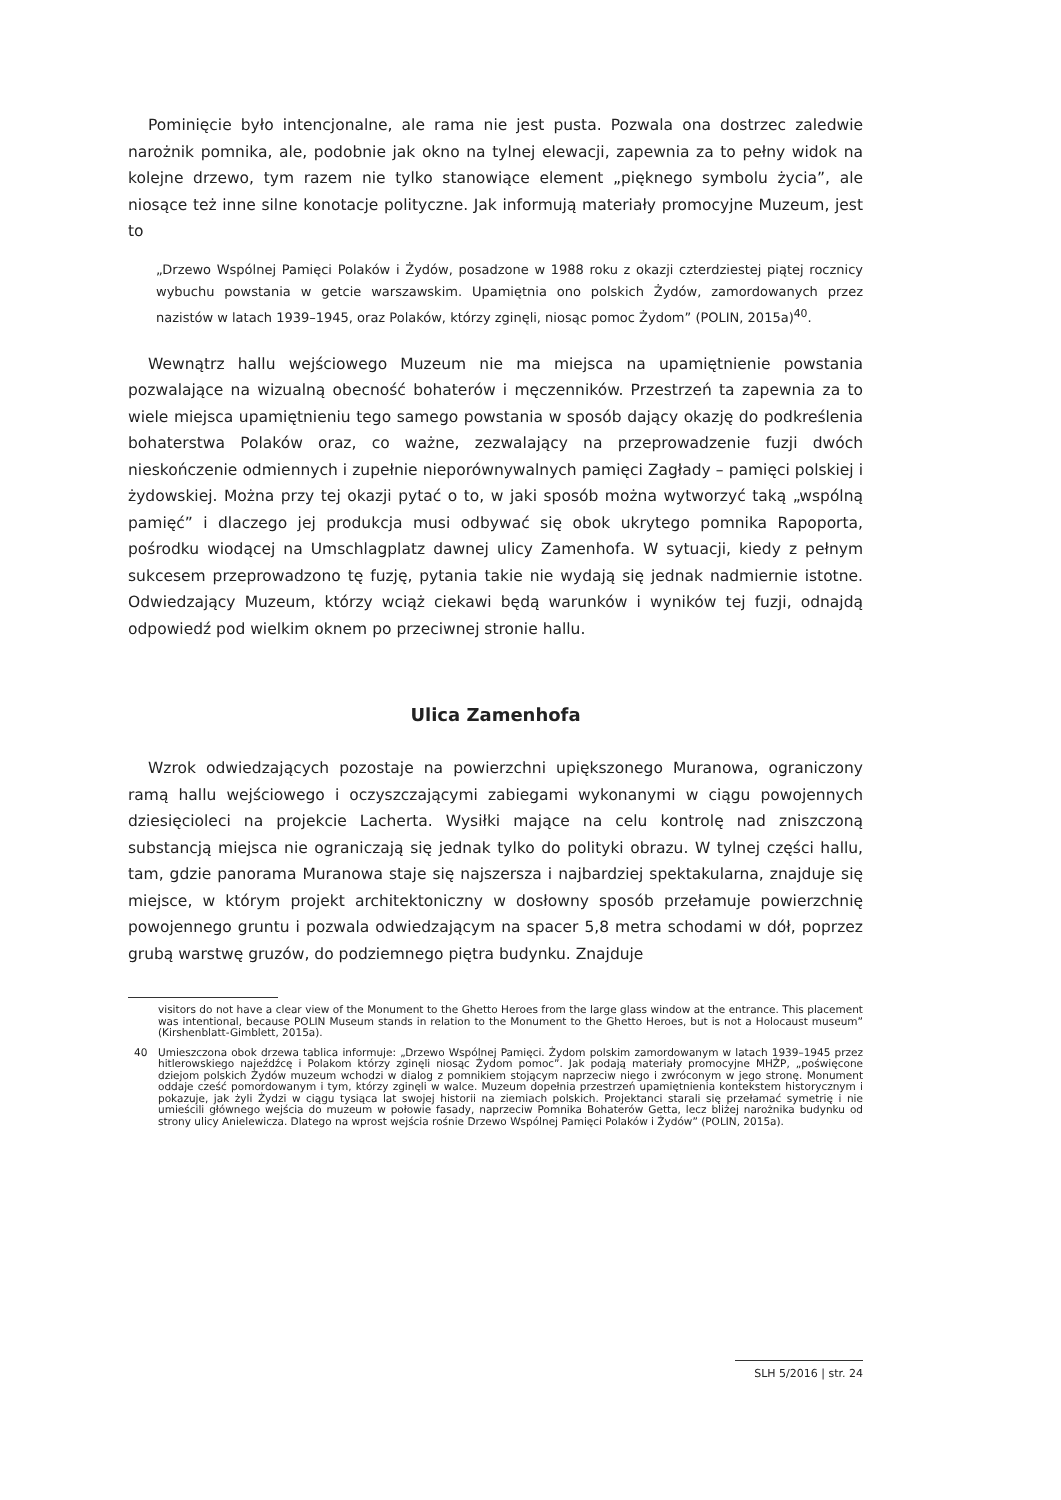Pominięcie było intencjonalne, ale rama nie jest pusta. Pozwala ona dostrzec zaledwie narożnik pomnika, ale, podobnie jak okno na tylnej elewacji, zapewnia za to pełny widok na kolejne drzewo, tym razem nie tylko stanowiące element „pięknego symbolu życia”, ale niosące też inne silne konotacje polityczne. Jak informują materiały promocyjne Muzeum, jest to
„Drzewo Wspólnej Pamięci Polaków i Żydów, posadzone w 1988 roku z okazji czterdziestej piątej rocznicy wybuchu powstania w getcie warszawskim. Upamiętnia ono polskich Żydów, zamordowanych przez nazistów w latach 1939–1945, oraz Polaków, którzy zginęli, niosąc pomoc Żydom” (POLIN, 2015a)<sup>40</sup>.
Wewnątrz hallu wejściowego Muzeum nie ma miejsca na upamiętnienie powstania pozwalające na wizualną obecność bohaterów i męczenników. Przestrzeń ta zapewnia za to wiele miejsca upamiętnieniu tego samego powstania w sposób dający okazję do podkreślenia bohaterstwa Polaków oraz, co ważne, zezwalający na przeprowadzenie fuzji dwóch nieskończenie odmiennych i zupełnie nieporównywalnych pamięci Zagłady – pamięci polskiej i żydowskiej. Można przy tej okazji pytać o to, w jaki sposób można wytworzyć taką „wspólną pamięć” i dlaczego jej produkcja musi odbywać się obok ukrytego pomnika Rapoporta, pośrodku wiodącej na Umschlagplatz dawnej ulicy Zamenhofa. W sytuacji, kiedy z pełnym sukcesem przeprowadzono tę fuzję, pytania takie nie wydają się jednak nadmiernie istotne. Odwiedzający Muzeum, którzy wciąż ciekawi będą warunków i wyników tej fuzji, odnajdą odpowiedź pod wielkim oknem po przeciwnej stronie hallu.
Ulica Zamenhofa
Wzrok odwiedzających pozostaje na powierzchni upiększonego Muranowa, ograniczony ramą hallu wejściowego i oczyszczającymi zabiegami wykonanymi w ciągu powojennych dziesięcioleci na projekcie Lacherta. Wysiłki mające na celu kontrolę nad zniszczoną substancją miejsca nie ograniczają się jednak tylko do polityki obrazu. W tylnej części hallu, tam, gdzie panorama Muranowa staje się najszersza i najbardziej spektakularna, znajduje się miejsce, w którym projekt architektoniczny w dosłowny sposób przełamuje powierzchnię powojennego gruntu i pozwala odwiedzającym na spacer 5,8 metra schodami w dół, poprzez grubą warstwę gruzów, do podziemnego piętra budynku. Znajduje
visitors do not have a clear view of the Monument to the Ghetto Heroes from the large glass window at the entrance. This placement was intentional, because POLIN Museum stands in relation to the Monument to the Ghetto Heroes, but is not a Holocaust museum” (Kirshenblatt-Gimblett, 2015a).
40 Umieszczona obok drzewa tablica informuje: „Drzewo Wspólnej Pamięci. Żydom polskim zamordowanym w latach 1939–1945 przez hitlerowskiego najeźdźcę i Polakom którzy zginęli niosąc Żydom pomoc”. Jak podają materiały promocyjne MHŻP, „poświęcone dziejom polskich Żydów muzeum wchodzi w dialog z pomnikiem stojącym naprzeciw niego i zwróconym w jego stronę. Monument oddaje cześć pomordowanym i tym, którzy zginęli w walce. Muzeum dopełnia przestrzeń upamiętnienia kontekstem historycznym i pokazuje, jak żyli Żydzi w ciągu tysiąca lat swojej historii na ziemiach polskich. Projektanci starali się przełamać symetrię i nie umieścili głównego wejścia do muzeum w połowie fasady, naprzeciw Pomnika Bohaterów Getta, lecz bliżej narożnika budynku od strony ulicy Anielewicza. Dlatego na wprost wejścia rośnie Drzewo Wspólnej Pamięci Polaków i Żydów” (POLIN, 2015a).
SLH 5/2016 | str. 24